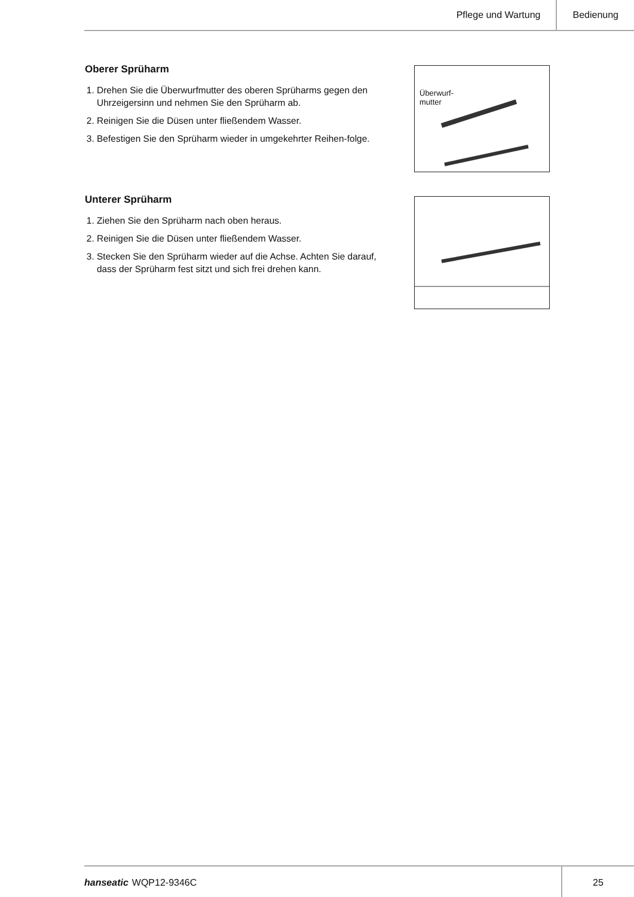Pflege und Wartung Bedienung
Oberer Sprüharm
1. Drehen Sie die Überwurfmutter des oberen Sprüharms gegen den Uhrzeigersinn und nehmen Sie den Sprüharm ab.
2. Reinigen Sie die Düsen unter fließendem Wasser.
3. Befestigen Sie den Sprüharm wieder in umgekehrter Reihen-folge.
Überwurf-
mutter
Unterer Sprüharm
1. Ziehen Sie den Sprüharm nach oben heraus.
2. Reinigen Sie die Düsen unter fließendem Wasser.
3. Stecken Sie den Sprüharm wieder auf die Achse. Achten Sie darauf, dass der Sprüharm fest sitzt und sich frei drehen kann.
hanseatic WQP12-9346C 25